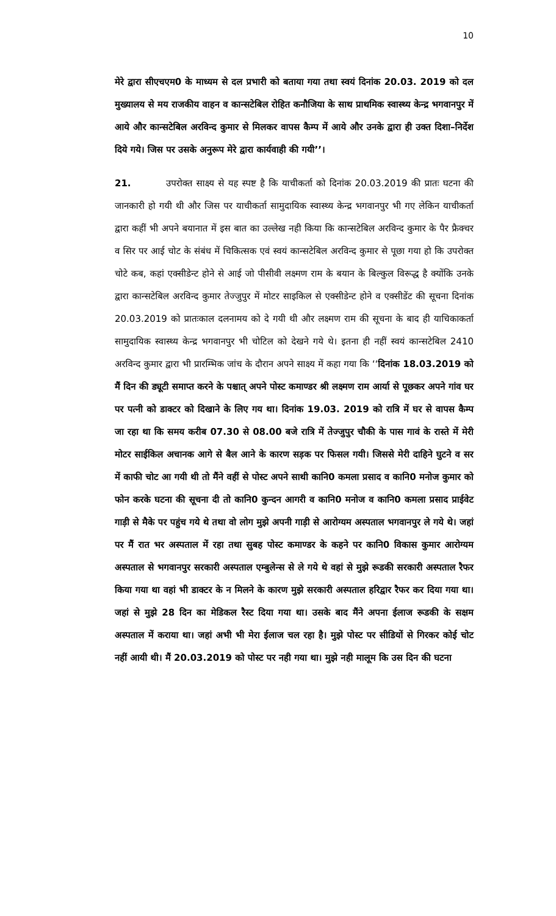10
मेरे द्वारा सीएचएम0 के माध्यम से दल प्रभारी को बताया गया तथा स्वयं दिनांक 20.03. 2019 को दल मुख्यालय से मय राजकीय वाहन व कान्सटेबिल रोहित कनौजिया के साथ प्राथमिक स्वास्थ्य केन्द्र भगवानपुर में आये और कान्सटेबिल अरविन्द कुमार से मिलकर वापस कैम्प में आये और उनके द्वारा ही उक्त दिशा–निर्देश दिये गये। जिस पर उसके अनुरूप मेरे द्वारा कार्यवाही की गयी’’।
21. उपरोक्त साक्ष्य से यह स्पष्ट है कि याचीकर्ता को दिनांक 20.03.2019 की प्रातः घटना की जानकारी हो गयी थी और जिस पर याचीकर्ता सामुदायिक स्वास्थ्य केन्द्र भगवानपुर भी गए लेकिन याचीकर्ता द्वारा कहीं भी अपने बयानात में इस बात का उल्लेख नही किया कि कान्सटेबिल अरविन्द कुमार के पैर फ्रैक्चर व सिर पर आई चोट के संबंध में चिकित्सक एवं स्वयं कान्सटेबिल अरविन्द कुमार से पूछा गया हो कि उपरोक्त चोटे कब, कहां एक्सीडेन्ट होने से आई जो पीसीवी लक्ष्मण राम के बयान के बिल्कुल विरूद्ध है क्योंकि उनके द्वारा कान्सटेबिल अरविन्द कुमार तेज्जुपुर में मोटर साइकिल से एक्सीडेन्ट होने व एक्सीडेंट की सूचना दिनांक 20.03.2019 को प्रातःकाल दलनामय को दे गयी थी और लक्ष्मण राम की सूचना के बाद ही याचिकाकर्ता सामुदायिक स्वास्थ्य केन्द्र भगवानपुर भी चोटिल को देखने गये थे। इतना ही नहीं स्वयं कान्सटेबिल 2410 अरविन्द कुमार द्वारा भी प्रारम्भिक जांच के दौरान अपने साक्ष्य में कहा गया कि ‘‘दिनांक 18.03.2019 को मैं दिन की ड्यूटी समाप्त करने के पश्चात् अपने पोस्ट कमाण्डर श्री लक्ष्मण राम आर्या से पूछकर अपने गांव घर पर पत्नी को डाक्टर को दिखाने के लिए गय था। दिनांक 19.03. 2019 को रात्रि में घर से वापस कैम्प जा रहा था कि समय करीब 07.30 से 08.00 बजे रात्रि में तेज्जुपुर चौकी के पास गावं के रास्ते में मेरी मोटर साईकिल अचानक आगे से बैल आने के कारण सड़क पर फिसल गयी। जिससे मेरी दाहिने घुटने व सर में काफी चोट आ गयी थी तो मैंने वहीं से पोस्ट अपने साथी कानि0 कमला प्रसाद व कानि0 मनोज कुमार को फोन करके घटना की सूचना दी तो कानि0 कुन्दन आगरी व कानि0 मनोज व कानि0 कमला प्रसाद प्राईवेट गाड़ी से मैके पर पहुंच गये थे तथा वो लोग मुझे अपनी गाड़ी से आरोग्यम अस्पताल भगवानपुर ले गये थे। जहां पर मैं रात भर अस्पताल में रहा तथा सुबह पोस्ट कमाण्डर के कहने पर कानि0 विकास कुमार आरोग्यम अस्पताल से भगवानपुर सरकारी अस्पताल एम्बुलेन्स से ले गये थे वहां से मुझे रूडकी सरकारी अस्पताल रैफर किया गया था वहां भी डाक्टर के न मिलने के कारण मुझे सरकारी अस्पताल हरिद्वार रैफर कर दिया गया था। जहां से मुझे 28 दिन का मेडिकल रैस्ट दिया गया था। उसके बाद मैंने अपना ईलाज रूडकी के सक्षम अस्पताल में कराया था। जहां अभी भी मेरा ईलाज चल रहा है। मुझे पोस्ट पर सीडियों से गिरकर कोई चोट नहीं आयी थी। मैं 20.03.2019 को पोस्ट पर नही गया था। मुझे नही मालूम कि उस दिन की घटना